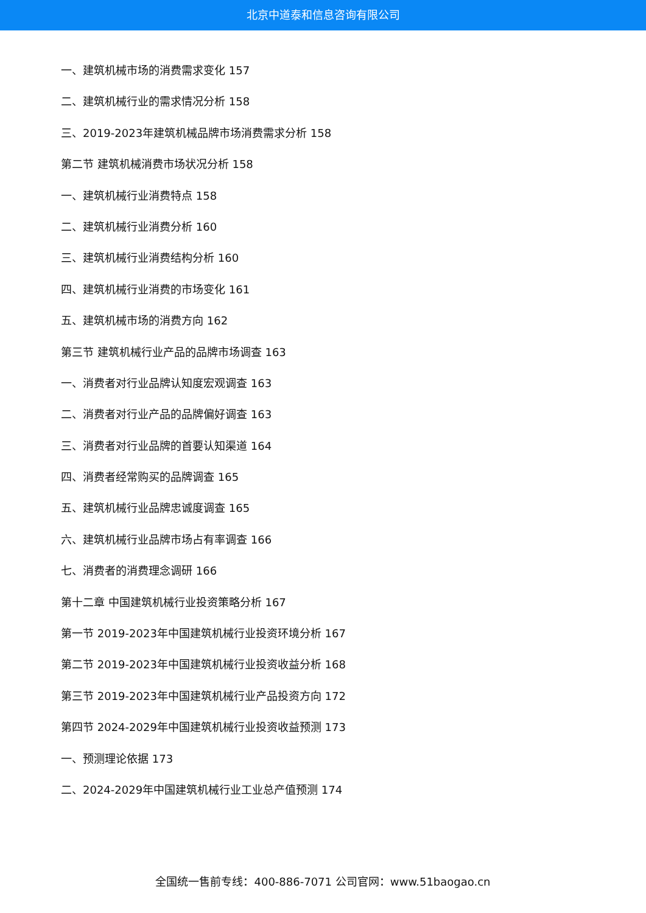北京中道泰和信息咨询有限公司
一、建筑机械市场的消费需求变化 157
二、建筑机械行业的需求情况分析 158
三、2019-2023年建筑机械品牌市场消费需求分析 158
第二节 建筑机械消费市场状况分析 158
一、建筑机械行业消费特点 158
二、建筑机械行业消费分析 160
三、建筑机械行业消费结构分析 160
四、建筑机械行业消费的市场变化 161
五、建筑机械市场的消费方向 162
第三节 建筑机械行业产品的品牌市场调查 163
一、消费者对行业品牌认知度宏观调查 163
二、消费者对行业产品的品牌偏好调查 163
三、消费者对行业品牌的首要认知渠道 164
四、消费者经常购买的品牌调查 165
五、建筑机械行业品牌忠诚度调查 165
六、建筑机械行业品牌市场占有率调查 166
七、消费者的消费理念调研 166
第十二章 中国建筑机械行业投资策略分析 167
第一节 2019-2023年中国建筑机械行业投资环境分析 167
第二节 2019-2023年中国建筑机械行业投资收益分析 168
第三节 2019-2023年中国建筑机械行业产品投资方向 172
第四节 2024-2029年中国建筑机械行业投资收益预测 173
一、预测理论依据 173
二、2024-2029年中国建筑机械行业工业总产值预测 174
全国统一售前专线：400-886-7071 公司官网：www.51baogao.cn